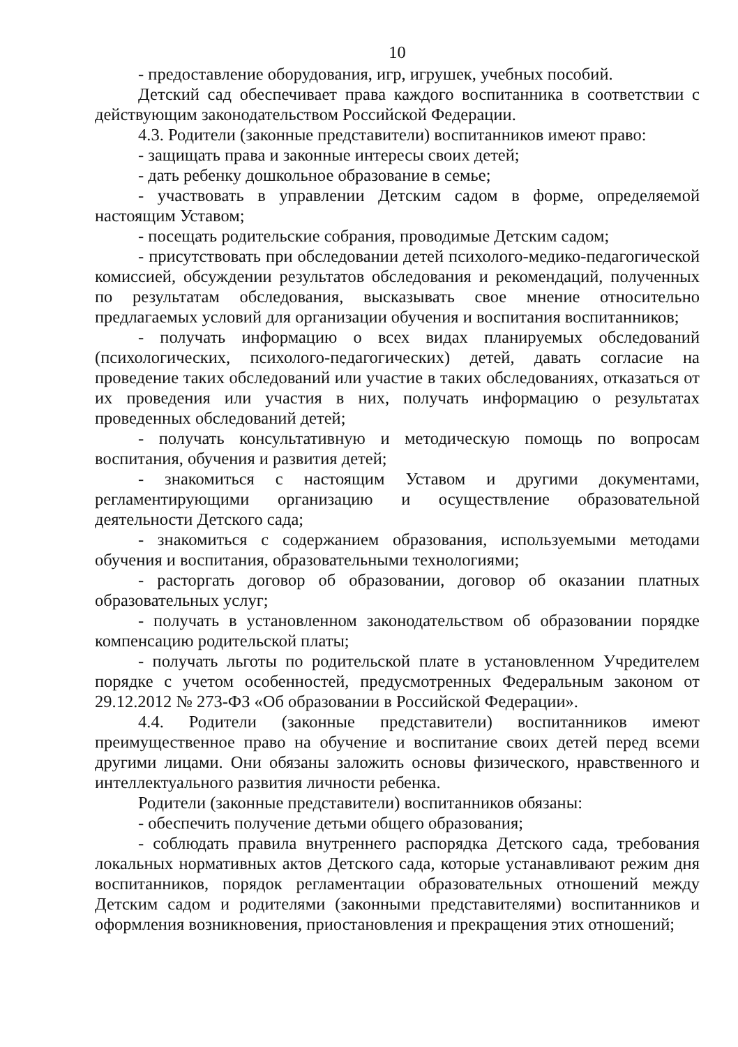10
- предоставление оборудования, игр, игрушек, учебных пособий.
Детский сад обеспечивает права каждого воспитанника в соответствии с действующим законодательством Российской Федерации.
4.3. Родители (законные представители) воспитанников имеют право:
- защищать права и законные интересы своих детей;
- дать ребенку дошкольное образование в семье;
- участвовать в управлении Детским садом в форме, определяемой настоящим Уставом;
- посещать родительские собрания, проводимые Детским садом;
- присутствовать при обследовании детей психолого-медико-педагогической комиссией, обсуждении результатов обследования и рекомендаций, полученных по результатам обследования, высказывать свое мнение относительно предлагаемых условий для организации обучения и воспитания воспитанников;
- получать информацию о всех видах планируемых обследований (психологических, психолого-педагогических) детей, давать согласие на проведение таких обследований или участие в таких обследованиях, отказаться от их проведения или участия в них, получать информацию о результатах проведенных обследований детей;
- получать консультативную и методическую помощь по вопросам воспитания, обучения и развития детей;
- знакомиться с настоящим Уставом и другими документами, регламентирующими организацию и осуществление образовательной деятельности Детского сада;
- знакомиться с содержанием образования, используемыми методами обучения и воспитания, образовательными технологиями;
- расторгать договор об образовании, договор об оказании платных образовательных услуг;
- получать в установленном законодательством об образовании порядке компенсацию родительской платы;
- получать льготы по родительской плате в установленном Учредителем порядке с учетом особенностей, предусмотренных Федеральным законом от 29.12.2012 № 273-ФЗ «Об образовании в Российской Федерации».
4.4. Родители (законные представители) воспитанников имеют преимущественное право на обучение и воспитание своих детей перед всеми другими лицами. Они обязаны заложить основы физического, нравственного и интеллектуального развития личности ребенка.
Родители (законные представители) воспитанников обязаны:
- обеспечить получение детьми общего образования;
- соблюдать правила внутреннего распорядка Детского сада, требования локальных нормативных актов Детского сада, которые устанавливают режим дня воспитанников, порядок регламентации образовательных отношений между Детским садом и родителями (законными представителями) воспитанников и оформления возникновения, приостановления и прекращения этих отношений;